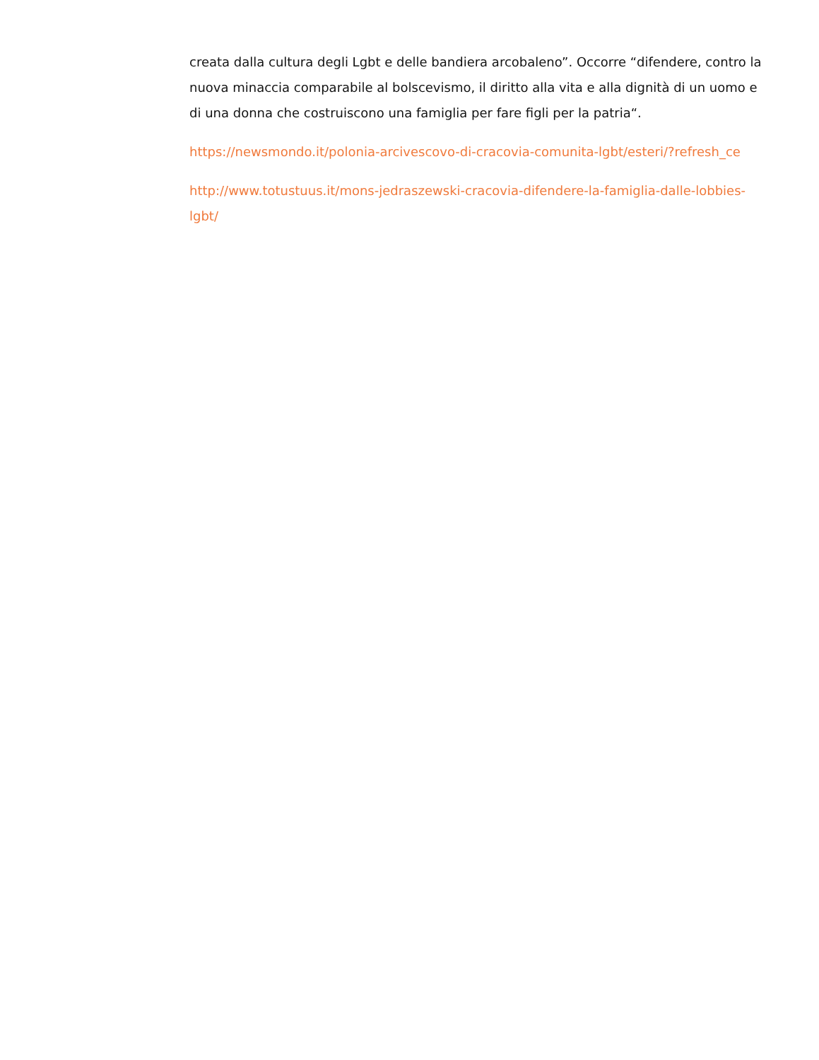creata dalla cultura degli Lgbt e delle bandiera arcobaleno”. Occorre “difendere, contro la nuova minaccia comparabile al bolscevismo, il diritto alla vita e alla dignità di un uomo e di una donna che costruiscono una famiglia per fare figli per la patria“.
https://newsmondo.it/polonia-arcivescovo-di-cracovia-comunita-lgbt/esteri/?refresh_ce
http://www.totustuus.it/mons-jedraszewski-cracovia-difendere-la-famiglia-dalle-lobbies-lgbt/